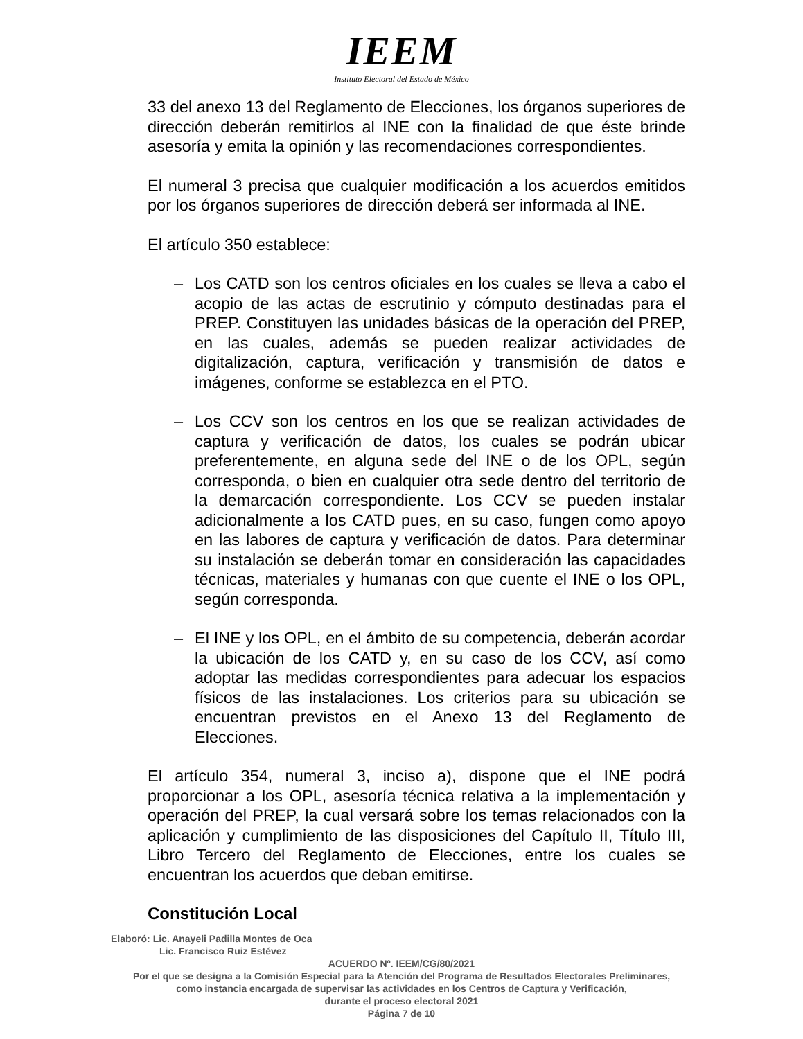IEEM
Instituto Electoral del Estado de México
33 del anexo 13 del Reglamento de Elecciones, los órganos superiores de dirección deberán remitirlos al INE con la finalidad de que éste brinde asesoría y emita la opinión y las recomendaciones correspondientes.
El numeral 3 precisa que cualquier modificación a los acuerdos emitidos por los órganos superiores de dirección deberá ser informada al INE.
El artículo 350 establece:
– Los CATD son los centros oficiales en los cuales se lleva a cabo el acopio de las actas de escrutinio y cómputo destinadas para el PREP. Constituyen las unidades básicas de la operación del PREP, en las cuales, además se pueden realizar actividades de digitalización, captura, verificación y transmisión de datos e imágenes, conforme se establezca en el PTO.
– Los CCV son los centros en los que se realizan actividades de captura y verificación de datos, los cuales se podrán ubicar preferentemente, en alguna sede del INE o de los OPL, según corresponda, o bien en cualquier otra sede dentro del territorio de la demarcación correspondiente. Los CCV se pueden instalar adicionalmente a los CATD pues, en su caso, fungen como apoyo en las labores de captura y verificación de datos. Para determinar su instalación se deberán tomar en consideración las capacidades técnicas, materiales y humanas con que cuente el INE o los OPL, según corresponda.
– El INE y los OPL, en el ámbito de su competencia, deberán acordar la ubicación de los CATD y, en su caso de los CCV, así como adoptar las medidas correspondientes para adecuar los espacios físicos de las instalaciones. Los criterios para su ubicación se encuentran previstos en el Anexo 13 del Reglamento de Elecciones.
El artículo 354, numeral 3, inciso a), dispone que el INE podrá proporcionar a los OPL, asesoría técnica relativa a la implementación y operación del PREP, la cual versará sobre los temas relacionados con la aplicación y cumplimiento de las disposiciones del Capítulo II, Título III, Libro Tercero del Reglamento de Elecciones, entre los cuales se encuentran los acuerdos que deban emitirse.
Constitución Local
Elaboró: Lic. Anayeli Padilla Montes de Oca
Lic. Francisco Ruiz Estévez
ACUERDO Nº. IEEM/CG/80/2021
Por el que se designa a la Comisión Especial para la Atención del Programa de Resultados Electorales Preliminares,
como instancia encargada de supervisar las actividades en los Centros de Captura y Verificación,
durante el proceso electoral 2021
Página 7 de 10